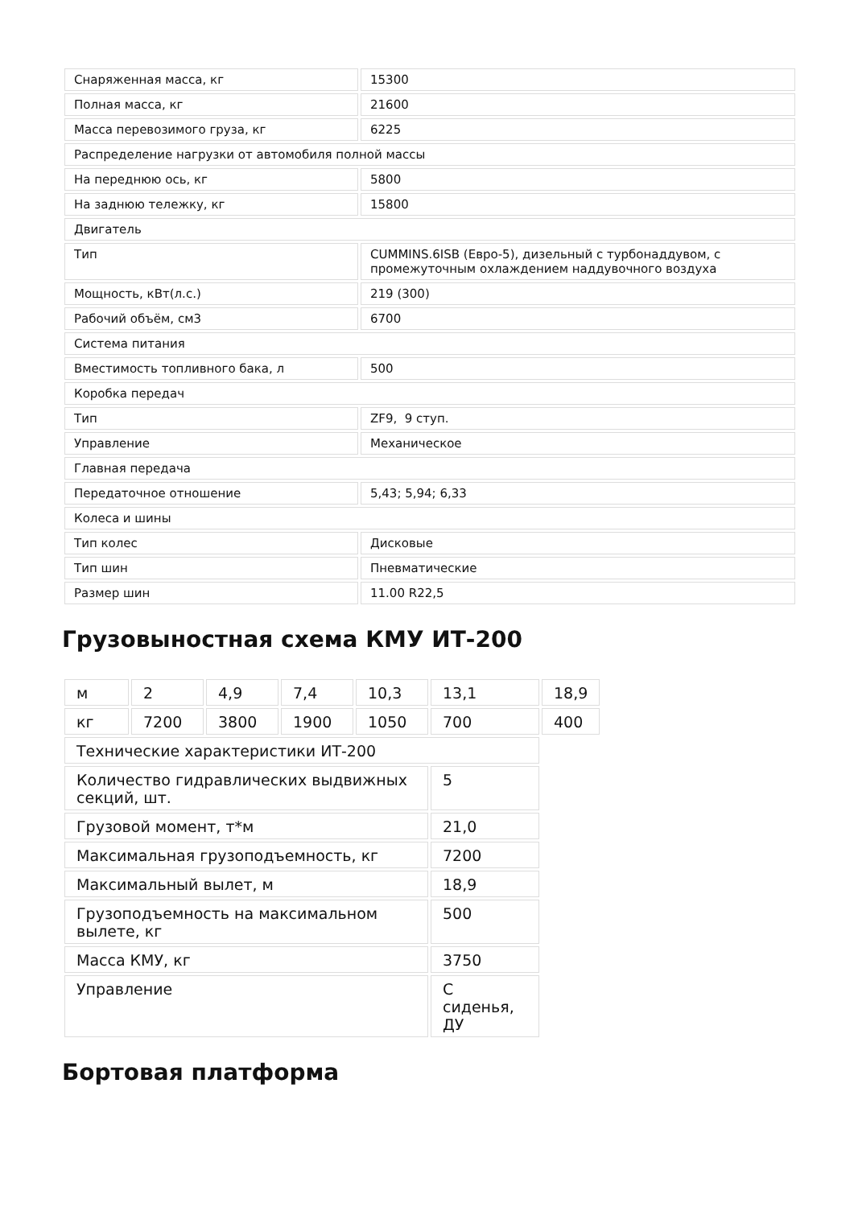| Снаряженная масса, кг | 15300 |
| Полная масса, кг | 21600 |
| Масса перевозимого груза, кг | 6225 |
| Распределение нагрузки от автомобиля полной массы | |
| На переднюю ось, кг | 5800 |
| На заднюю тележку, кг | 15800 |
| Двигатель | |
| Тип | CUMMINS.6ISB (Евро-5), дизельный с турбонаддувом, с промежуточным охлаждением наддувочного воздуха |
| Мощность, кВт(л.с.) | 219 (300) |
| Рабочий объём, см3 | 6700 |
| Система питания | |
| Вместимость топливного бака, л | 500 |
| Коробка передач | |
| Тип | ZF9, 9 ступ. |
| Управление | Механическое |
| Главная передача | |
| Передаточное отношение | 5,43; 5,94; 6,33 |
| Колеса и шины | |
| Тип колес | Дисковые |
| Тип шин | Пневматические |
| Размер шин | 11.00 R22,5 |
Грузовыностная схема КМУ ИТ-200
| м | 2 | 4,9 | 7,4 | 10,3 | 13,1 | 18,9 |
| кг | 7200 | 3800 | 1900 | 1050 | 700 | 400 |
| Технические характеристики ИТ-200 | | | | | | |
| Количество гидравлических выдвижных секций, шт. | | | | | 5 | |
| Грузовой момент, т*м | | | | | 21,0 | |
| Максимальная грузоподъемность, кг | | | | | 7200 | |
| Максимальный вылет, м | | | | | 18,9 | |
| Грузоподъемность на максимальном вылете, кг | | | | | 500 | |
| Масса КМУ, кг | | | | | 3750 | |
| Управление | | | | | С сиденья, ДУ | |
Бортовая платформа